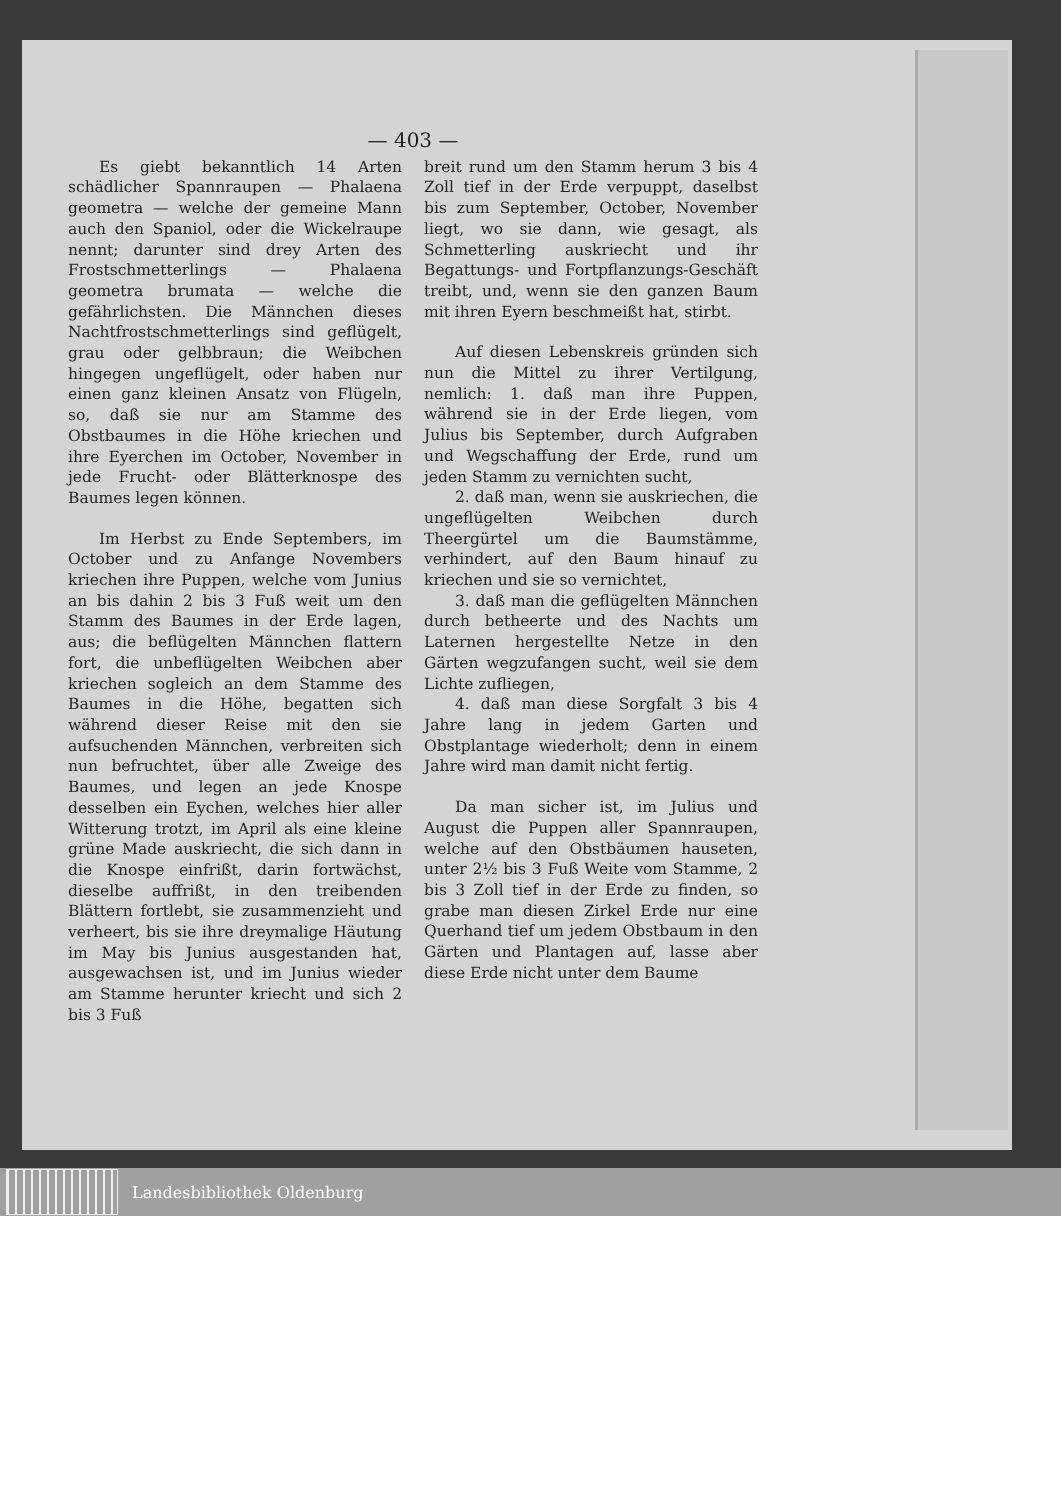— 403 —
Es giebt bekanntlich 14 Arten schädlicher Spannraupen — Phalaena geometra — welche der gemeine Mann auch den Spaniol, oder die Wickelraupe nennt; darunter sind drey Arten des Frostschmetterlings — Phalaena geometra brumata — welche die gefährlichsten. Die Männchen dieses Nachtfrostschmetterlings sind geflügelt, grau oder gelbbraun; die Weibchen hingegen ungeflügelt, oder haben nur einen ganz kleinen Ansatz von Flügeln, so, daß sie nur am Stamme des Obstbaumes in die Höhe kriechen und ihre Eyerchen im October, November in jede Frucht- oder Blätterknospe des Baumes legen können.
Im Herbst zu Ende Septembers, im October und zu Anfange Novembers kriechen ihre Puppen, welche vom Junius an bis dahin 2 bis 3 Fuß weit um den Stamm des Baumes in der Erde lagen, aus; die beflügelten Männchen flattern fort, die unbeflügelten Weibchen aber kriechen sogleich an dem Stamme des Baumes in die Höhe, begatten sich während dieser Reise mit den sie aufsuchenden Männchen, verbreiten sich nun befruchtet, über alle Zweige des Baumes, und legen an jede Knospe desselben ein Eychen, welches hier aller Witterung trotzt, im April als eine kleine grüne Made auskriecht, die sich dann in die Knospe einfrißt, darin fortwächst, dieselbe auffrißt, in den treibenden Blättern fortlebt, sie zusammenzieht und verheert, bis sie ihre dreymalige Häutung im May bis Junius ausgestanden hat, ausgewachsen ist, und im Junius wieder am Stamme herunter kriecht und sich 2 bis 3 Fuß
breit rund um den Stamm herum 3 bis 4 Zoll tief in der Erde verpuppt, daselbst bis zum September, October, November liegt, wo sie dann, wie gesagt, als Schmetterling auskriecht und ihr Begattungs- und Fortpflanzungs-Geschäft treibt, und, wenn sie den ganzen Baum mit ihren Eyern beschmeißt hat, stirbt.
Auf diesen Lebenskreis gründen sich nun die Mittel zu ihrer Vertilgung, nemlich: 1. daß man ihre Puppen, während sie in der Erde liegen, vom Julius bis September, durch Aufgraben und Wegschaffung der Erde, rund um jeden Stamm zu vernichten sucht,
2. daß man, wenn sie auskriechen, die ungeflügelten Weibchen durch Theergürtel um die Baumstämme, verhindert, auf den Baum hinauf zu kriechen und sie so vernichtet,
3. daß man die geflügelten Männchen durch betheerte und des Nachts um Laternen hergestellte Netze in den Gärten wegzufangen sucht, weil sie dem Lichte zufliegen,
4. daß man diese Sorgfalt 3 bis 4 Jahre lang in jedem Garten und Obstplantage wiederholt; denn in einem Jahre wird man damit nicht fertig.
Da man sicher ist, im Julius und August die Puppen aller Spannraupen, welche auf den Obstbäumen hauseten, unter 2½ bis 3 Fuß Weite vom Stamme, 2 bis 3 Zoll tief in der Erde zu finden, so grabe man diesen Zirkel Erde nur eine Querhand tief um jedem Obstbaum in den Gärten und Plantagen auf, lasse aber diese Erde nicht unter dem Baume
Landesbibliothek Oldenburg